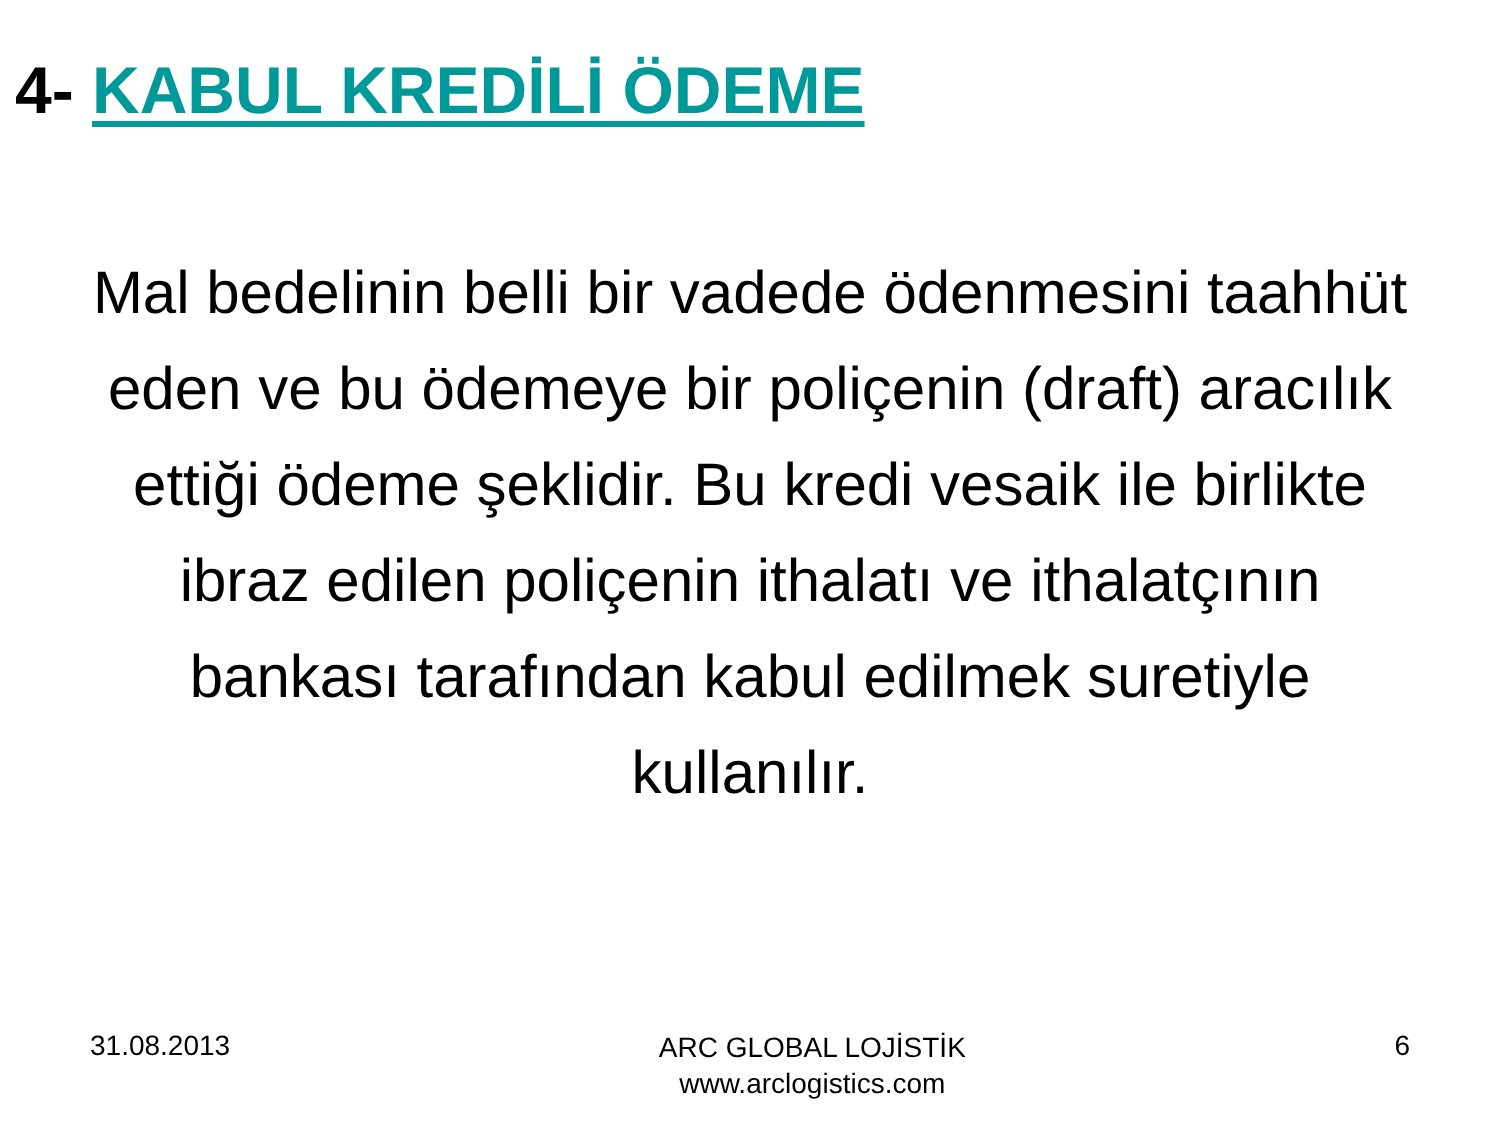4- KABUL KREDİLİ ÖDEME
Mal bedelinin belli bir vadede ödenmesini taahhüt eden ve bu ödemeye bir poliçenin (draft) aracılık ettiği ödeme şeklidir. Bu kredi vesaik ile birlikte ibraz edilen poliçenin ithalatı ve ithalatçının bankası tarafından kabul edilmek suretiyle kullanılır.
31.08.2013
ARC GLOBAL LOJİSTİK
www.arclogistics.com
6